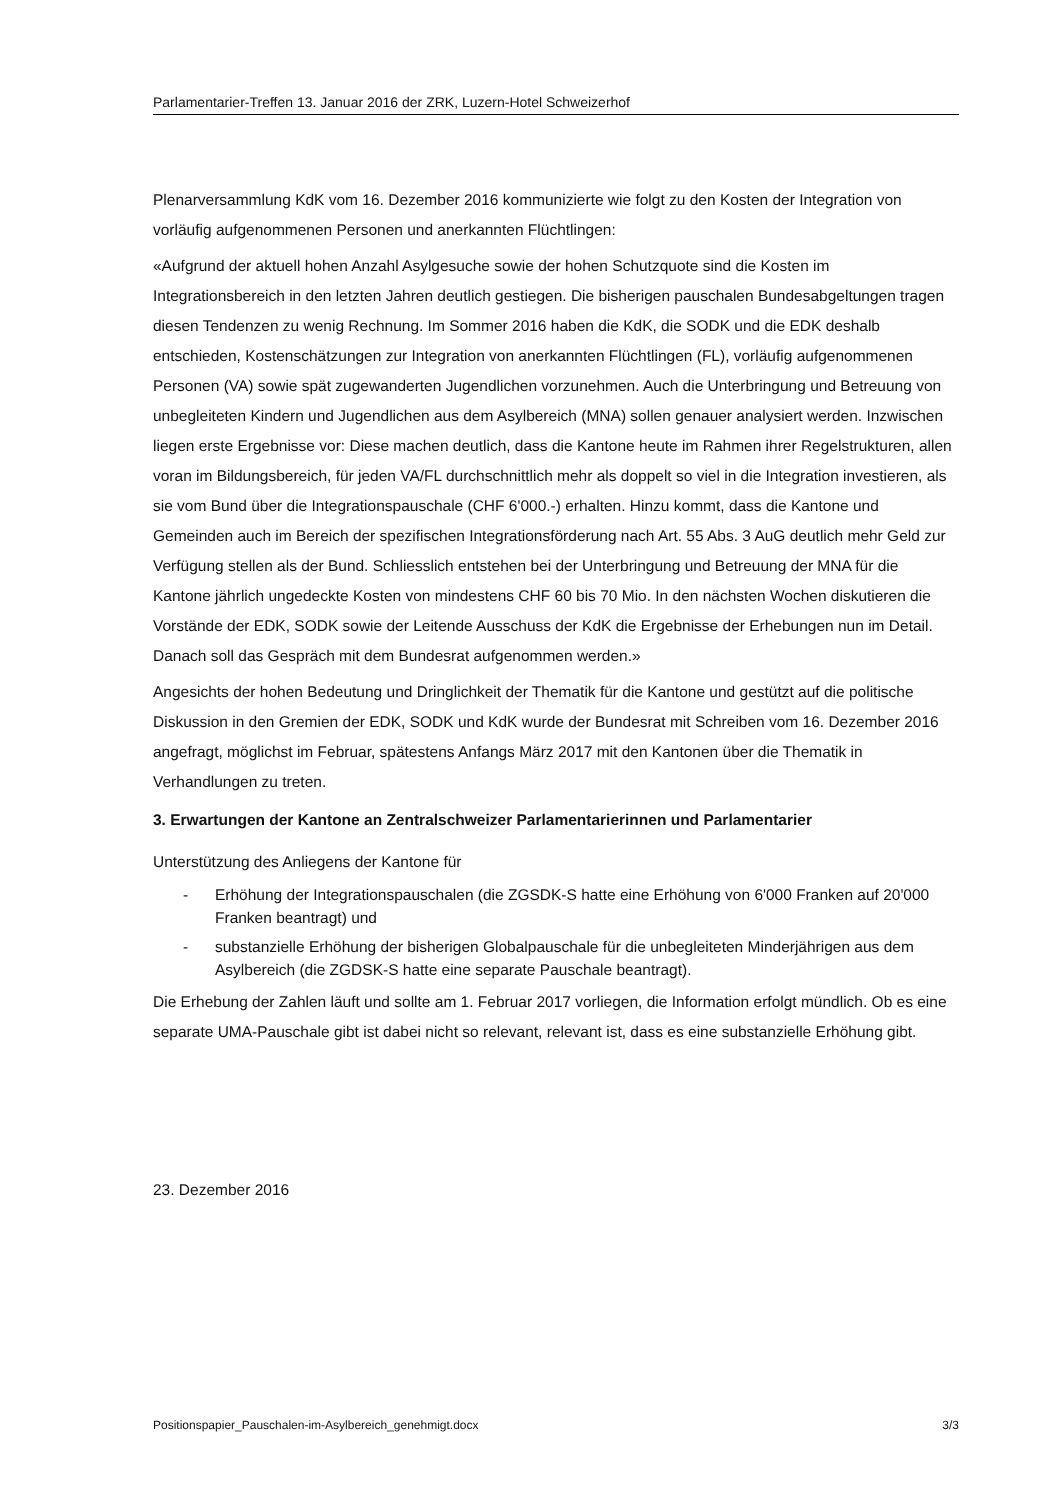Parlamentarier-Treffen 13. Januar 2016 der ZRK, Luzern-Hotel Schweizerhof
Plenarversammlung KdK vom 16. Dezember 2016 kommunizierte wie folgt zu den Kosten der Integration von vorläufig aufgenommenen Personen und anerkannten Flüchtlingen:
«Aufgrund der aktuell hohen Anzahl Asylgesuche sowie der hohen Schutzquote sind die Kosten im Integrationsbereich in den letzten Jahren deutlich gestiegen. Die bisherigen pauschalen Bundesabgeltungen tragen diesen Tendenzen zu wenig Rechnung. Im Sommer 2016 haben die KdK, die SODK und die EDK deshalb entschieden, Kostenschätzungen zur Integration von anerkannten Flüchtlingen (FL), vorläufig aufgenommenen Personen (VA) sowie spät zugewanderten Jugendlichen vorzunehmen. Auch die Unterbringung und Betreuung von unbegleiteten Kindern und Jugendlichen aus dem Asylbereich (MNA) sollen genauer analysiert werden. Inzwischen liegen erste Ergebnisse vor: Diese machen deutlich, dass die Kantone heute im Rahmen ihrer Regelstrukturen, allen voran im Bildungsbereich, für jeden VA/FL durchschnittlich mehr als doppelt so viel in die Integration investieren, als sie vom Bund über die Integrationspauschale (CHF 6'000.-) erhalten. Hinzu kommt, dass die Kantone und Gemeinden auch im Bereich der spezifischen Integrationsförderung nach Art. 55 Abs. 3 AuG deutlich mehr Geld zur Verfügung stellen als der Bund. Schliesslich entstehen bei der Unterbringung und Betreuung der MNA für die Kantone jährlich ungedeckte Kosten von mindestens CHF 60 bis 70 Mio. In den nächsten Wochen diskutieren die Vorstände der EDK, SODK sowie der Leitende Ausschuss der KdK die Ergebnisse der Erhebungen nun im Detail. Danach soll das Gespräch mit dem Bundesrat aufgenommen werden.»
Angesichts der hohen Bedeutung und Dringlichkeit der Thematik für die Kantone und gestützt auf die politische Diskussion in den Gremien der EDK, SODK und KdK wurde der Bundesrat mit Schreiben vom 16. Dezember 2016 angefragt, möglichst im Februar, spätestens Anfangs März 2017 mit den Kantonen über die Thematik in Verhandlungen zu treten.
3. Erwartungen der Kantone an Zentralschweizer Parlamentarierinnen und Parlamentarier
Unterstützung des Anliegens der Kantone für
- Erhöhung der Integrationspauschalen (die ZGSDK-S hatte eine Erhöhung von 6'000 Franken auf 20'000 Franken beantragt) und
- substanzielle Erhöhung der bisherigen Globalpauschale für die unbegleiteten Minderjährigen aus dem Asylbereich (die ZGDSK-S hatte eine separate Pauschale beantragt).
Die Erhebung der Zahlen läuft und sollte am 1. Februar 2017 vorliegen, die Information erfolgt mündlich. Ob es eine separate UMA-Pauschale gibt ist dabei nicht so relevant, relevant ist, dass es eine substanzielle Erhöhung gibt.
23. Dezember 2016
Positionspapier_Pauschalen-im-Asylbereich_genehmigt.docx 3/3